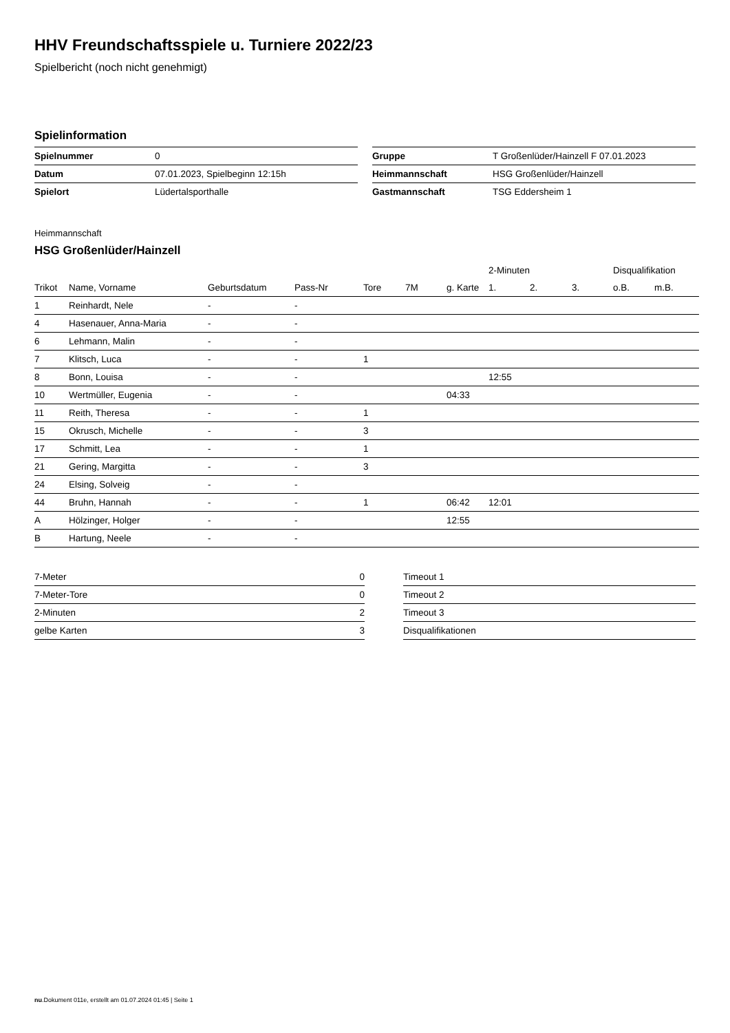HHV Freundschaftsspiele u. Turniere 2022/23
Spielbericht (noch nicht genehmigt)
Spielinformation
| Spielnummer | 0 |
| Datum | 07.01.2023, Spielbeginn 12:15h |
| Spielort | Lüdertalsporthalle |
| Gruppe | T Großenlüder/Hainzell F 07.01.2023 |
| Heimmannschaft | HSG Großenlüder/Hainzell |
| Gastmannschaft | TSG Eddersheim 1 |
Heimmannschaft
HSG Großenlüder/Hainzell
| | | | | | | | 2-Minuten | | | Disqualifikation | |
| --- | --- | --- | --- | --- | --- | --- | --- | --- | --- | --- | --- |
| Trikot | Name, Vorname | Geburtsdatum | Pass-Nr | Tore | 7M | g. Karte | 1. | 2. | 3. | o.B. | m.B. |
| 1 | Reinhardt, Nele | - | - | | | | | | | | |
| 4 | Hasenauer, Anna-Maria | - | - | | | | | | | | |
| 6 | Lehmann, Malin | - | - | | | | | | | | |
| 7 | Klitsch, Luca | - | - | 1 | | | | | | | |
| 8 | Bonn, Louisa | - | - | | | | 12:55 | | | | |
| 10 | Wertmüller, Eugenia | - | - | | | 04:33 | | | | | |
| 11 | Reith, Theresa | - | - | 1 | | | | | | | |
| 15 | Okrusch, Michelle | - | - | 3 | | | | | | | |
| 17 | Schmitt, Lea | - | - | 1 | | | | | | | |
| 21 | Gering, Margitta | - | - | 3 | | | | | | | |
| 24 | Elsing, Solveig | - | - | | | | | | | | |
| 44 | Bruhn, Hannah | - | - | 1 | | 06:42 | 12:01 | | | | |
| A | Hölzinger, Holger | - | - | | | 12:55 | | | | | |
| B | Hartung, Neele | - | - | | | | | | | | |
| 7-Meter | 0 |
| 7-Meter-Tore | 0 |
| 2-Minuten | 2 |
| gelbe Karten | 3 |
| Timeout 1 |
| Timeout 2 |
| Timeout 3 |
| Disqualifikationen |
nu.Dokument 011e, erstellt am 01.07.2024 01:45 | Seite 1